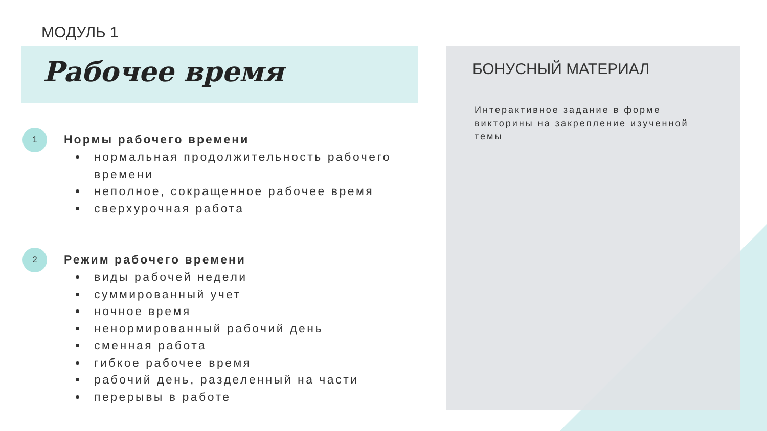МОДУЛЬ 1
Рабочее время
БОНУСНЫЙ МАТЕРИАЛ
Интерактивное задание в форме викторины на закрепление изученной темы
1
Нормы рабочего времени
нормальная продолжительность рабочего времени
неполное, сокращенное рабочее время
сверхурочная работа
2
Режим рабочего времени
виды рабочей недели
суммированный учет
ночное время
ненормированный рабочий день
сменная работа
гибкое рабочее время
рабочий день, разделенный на части
перерывы в работе